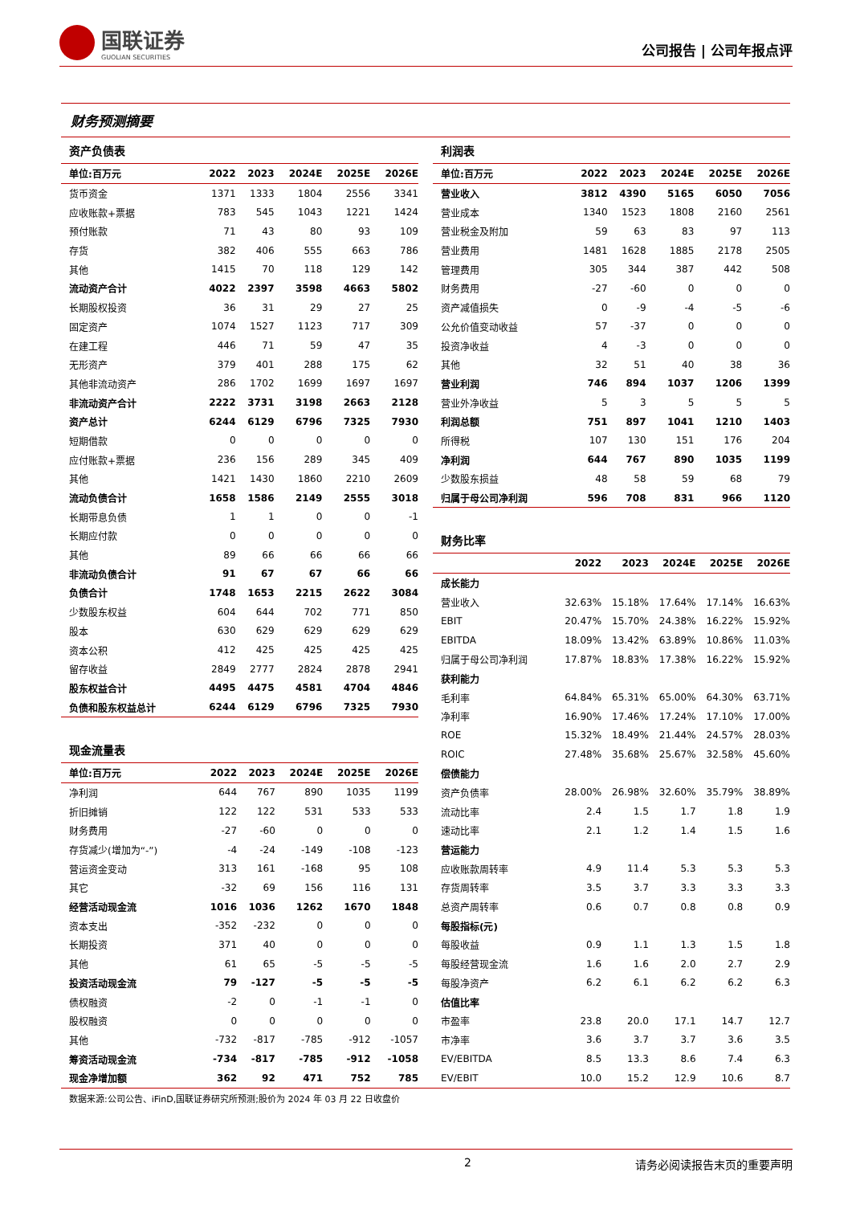国联证券
GUOLIAN SECURITIES
公司报告 | 公司年报点评
财务预测摘要
资产负债表
| 单位:百万元 | 2022 | 2023 | 2024E | 2025E | 2026E |
| --- | --- | --- | --- | --- | --- |
| 货币资金 | 1371 | 1333 | 1804 | 2556 | 3341 |
| 应收账款+票据 | 783 | 545 | 1043 | 1221 | 1424 |
| 预付账款 | 71 | 43 | 80 | 93 | 109 |
| 存货 | 382 | 406 | 555 | 663 | 786 |
| 其他 | 1415 | 70 | 118 | 129 | 142 |
| 流动资产合计 | 4022 | 2397 | 3598 | 4663 | 5802 |
| 长期股权投资 | 36 | 31 | 29 | 27 | 25 |
| 固定资产 | 1074 | 1527 | 1123 | 717 | 309 |
| 在建工程 | 446 | 71 | 59 | 47 | 35 |
| 无形资产 | 379 | 401 | 288 | 175 | 62 |
| 其他非流动资产 | 286 | 1702 | 1699 | 1697 | 1697 |
| 非流动资产合计 | 2222 | 3731 | 3198 | 2663 | 2128 |
| 资产总计 | 6244 | 6129 | 6796 | 7325 | 7930 |
| 短期借款 | 0 | 0 | 0 | 0 | 0 |
| 应付账款+票据 | 236 | 156 | 289 | 345 | 409 |
| 其他 | 1421 | 1430 | 1860 | 2210 | 2609 |
| 流动负债合计 | 1658 | 1586 | 2149 | 2555 | 3018 |
| 长期带息负债 | 1 | 1 | 0 | 0 | -1 |
| 长期应付款 | 0 | 0 | 0 | 0 | 0 |
| 其他 | 89 | 66 | 66 | 66 | 66 |
| 非流动负债合计 | 91 | 67 | 67 | 66 | 66 |
| 负债合计 | 1748 | 1653 | 2215 | 2622 | 3084 |
| 少数股东权益 | 604 | 644 | 702 | 771 | 850 |
| 股本 | 630 | 629 | 629 | 629 | 629 |
| 资本公积 | 412 | 425 | 425 | 425 | 425 |
| 留存收益 | 2849 | 2777 | 2824 | 2878 | 2941 |
| 股东权益合计 | 4495 | 4475 | 4581 | 4704 | 4846 |
| 负债和股东权益总计 | 6244 | 6129 | 6796 | 7325 | 7930 |
现金流量表
| 单位:百万元 | 2022 | 2023 | 2024E | 2025E | 2026E |
| --- | --- | --- | --- | --- | --- |
| 净利润 | 644 | 767 | 890 | 1035 | 1199 |
| 折旧摊销 | 122 | 122 | 531 | 533 | 533 |
| 财务费用 | -27 | -60 | 0 | 0 | 0 |
| 存货减少(增加为“-”) | -4 | -24 | -149 | -108 | -123 |
| 营运资金变动 | 313 | 161 | -168 | 95 | 108 |
| 其它 | -32 | 69 | 156 | 116 | 131 |
| 经营活动现金流 | 1016 | 1036 | 1262 | 1670 | 1848 |
| 资本支出 | -352 | -232 | 0 | 0 | 0 |
| 长期投资 | 371 | 40 | 0 | 0 | 0 |
| 其他 | 61 | 65 | -5 | -5 | -5 |
| 投资活动现金流 | 79 | -127 | -5 | -5 | -5 |
| 债权融资 | -2 | 0 | -1 | -1 | 0 |
| 股权融资 | 0 | 0 | 0 | 0 | 0 |
| 其他 | -732 | -817 | -785 | -912 | -1057 |
| 筹资活动现金流 | -734 | -817 | -785 | -912 | -1058 |
| 现金净增加额 | 362 | 92 | 471 | 752 | 785 |
利润表
| 单位:百万元 | 2022 | 2023 | 2024E | 2025E | 2026E |
| --- | --- | --- | --- | --- | --- |
| 营业收入 | 3812 | 4390 | 5165 | 6050 | 7056 |
| 营业成本 | 1340 | 1523 | 1808 | 2160 | 2561 |
| 营业税金及附加 | 59 | 63 | 83 | 97 | 113 |
| 营业费用 | 1481 | 1628 | 1885 | 2178 | 2505 |
| 管理费用 | 305 | 344 | 387 | 442 | 508 |
| 财务费用 | -27 | -60 | 0 | 0 | 0 |
| 资产减值损失 | 0 | -9 | -4 | -5 | -6 |
| 公允价值变动收益 | 57 | -37 | 0 | 0 | 0 |
| 投资净收益 | 4 | -3 | 0 | 0 | 0 |
| 其他 | 32 | 51 | 40 | 38 | 36 |
| 营业利润 | 746 | 894 | 1037 | 1206 | 1399 |
| 营业外净收益 | 5 | 3 | 5 | 5 | 5 |
| 利润总额 | 751 | 897 | 1041 | 1210 | 1403 |
| 所得税 | 107 | 130 | 151 | 176 | 204 |
| 净利润 | 644 | 767 | 890 | 1035 | 1199 |
| 少数股东损益 | 48 | 58 | 59 | 68 | 79 |
| 归属于母公司净利润 | 596 | 708 | 831 | 966 | 1120 |
财务比率
| | 2022 | 2023 | 2024E | 2025E | 2026E |
| --- | --- | --- | --- | --- | --- |
| 成长能力 | | | | | |
| 营业收入 | 32.63% | 15.18% | 17.64% | 17.14% | 16.63% |
| EBIT | 20.47% | 15.70% | 24.38% | 16.22% | 15.92% |
| EBITDA | 18.09% | 13.42% | 63.89% | 10.86% | 11.03% |
| 归属于母公司净利润 | 17.87% | 18.83% | 17.38% | 16.22% | 15.92% |
| 获利能力 | | | | | |
| 毛利率 | 64.84% | 65.31% | 65.00% | 64.30% | 63.71% |
| 净利率 | 16.90% | 17.46% | 17.24% | 17.10% | 17.00% |
| ROE | 15.32% | 18.49% | 21.44% | 24.57% | 28.03% |
| ROIC | 27.48% | 35.68% | 25.67% | 32.58% | 45.60% |
| 偿债能力 | | | | | |
| 资产负债率 | 28.00% | 26.98% | 32.60% | 35.79% | 38.89% |
| 流动比率 | 2.4 | 1.5 | 1.7 | 1.8 | 1.9 |
| 速动比率 | 2.1 | 1.2 | 1.4 | 1.5 | 1.6 |
| 营运能力 | | | | | |
| 应收账款周转率 | 4.9 | 11.4 | 5.3 | 5.3 | 5.3 |
| 存货周转率 | 3.5 | 3.7 | 3.3 | 3.3 | 3.3 |
| 总资产周转率 | 0.6 | 0.7 | 0.8 | 0.8 | 0.9 |
| 每股指标(元) | | | | | |
| 每股收益 | 0.9 | 1.1 | 1.3 | 1.5 | 1.8 |
| 每股经营现金流 | 1.6 | 1.6 | 2.0 | 2.7 | 2.9 |
| 每股净资产 | 6.2 | 6.1 | 6.2 | 6.2 | 6.3 |
| 估值比率 | | | | | |
| 市盈率 | 23.8 | 20.0 | 17.1 | 14.7 | 12.7 |
| 市净率 | 3.6 | 3.7 | 3.7 | 3.6 | 3.5 |
| EV/EBITDA | 8.5 | 13.3 | 8.6 | 7.4 | 6.3 |
| EV/EBIT | 10.0 | 15.2 | 12.9 | 10.6 | 8.7 |
数据来源:公司公告、iFinD,国联证券研究所预测;股价为 2024 年 03 月 22 日收盘价
2 请务必阅读报告末页的重要声明